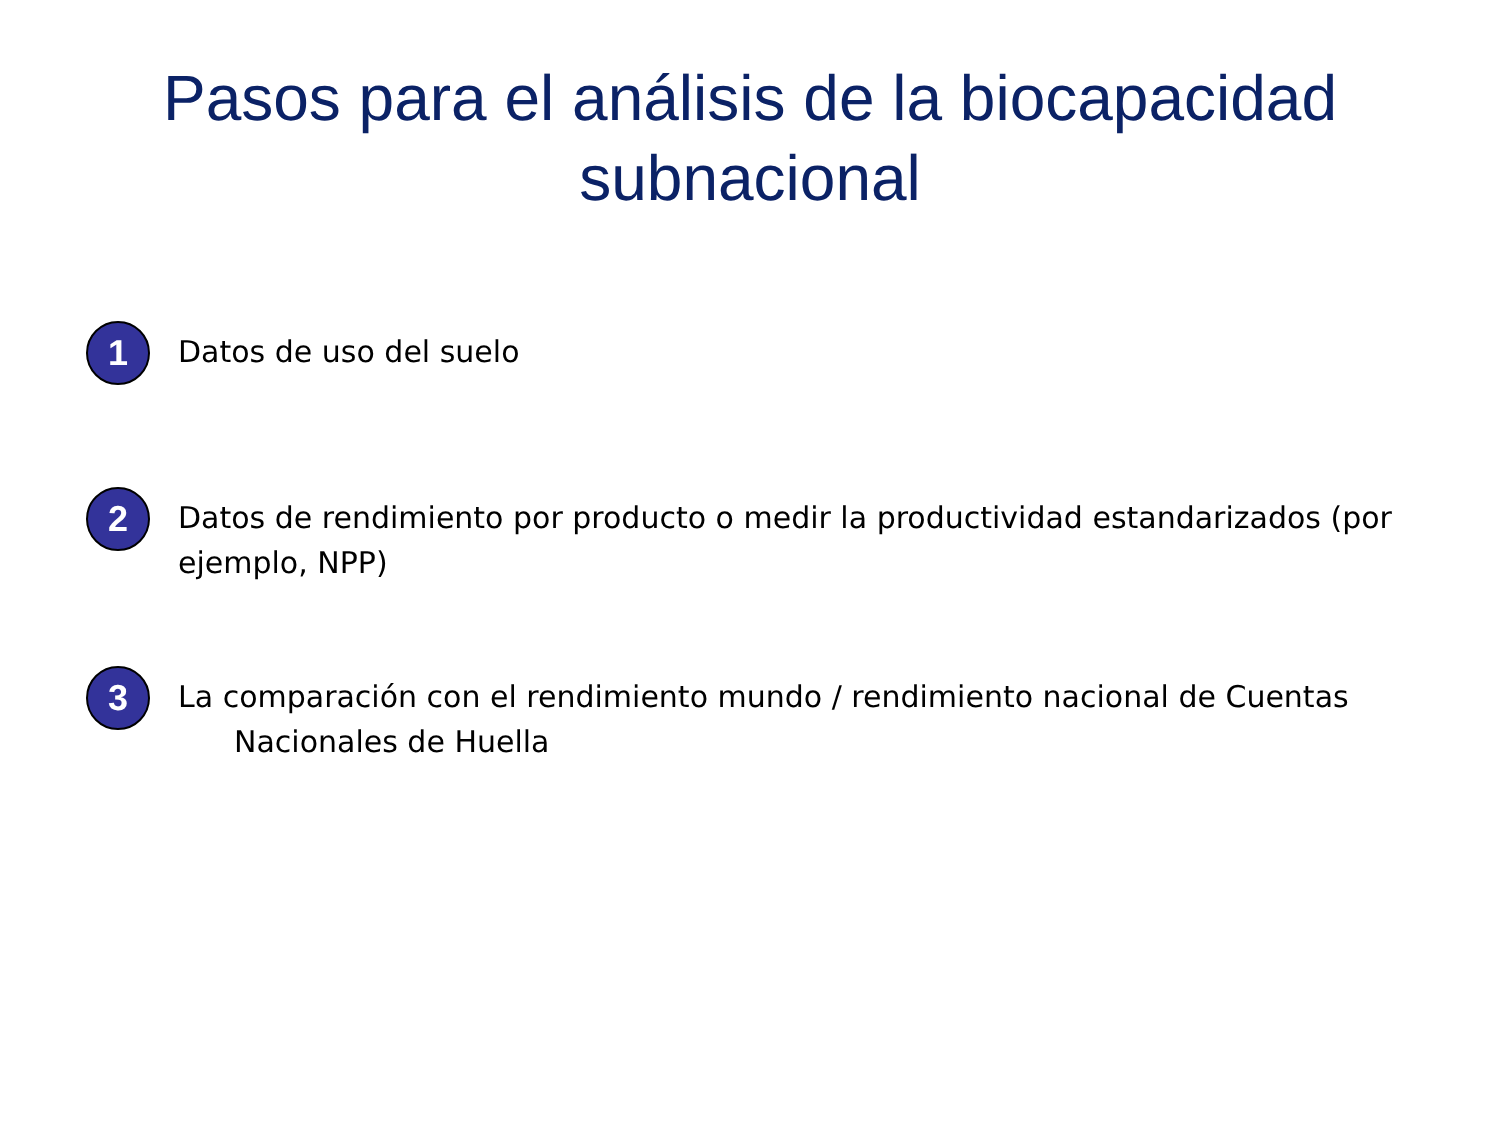Pasos para el análisis de la biocapacidad
subnacional
1
Datos de uso del suelo
2
Datos de rendimiento por producto o medir la productividad estandarizados (por ejemplo, NPP)
3
La comparación con el rendimiento mundo / rendimiento nacional de Cuentas
Nacionales de Huella